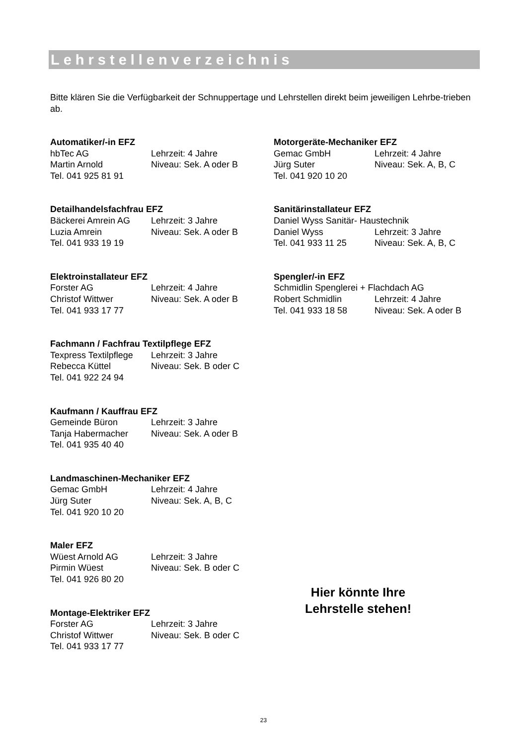Lehrstellenverzeichnis
Bitte klären Sie die Verfügbarkeit der Schnuppertage und Lehrstellen direkt beim jeweiligen Lehrbe-trieben ab.
Automatiker/-in EFZ
hbTec AG Lehrzeit: 4 Jahre
Martin Arnold Niveau: Sek. A oder B
Tel. 041 925 81 91
Detailhandelsfachfrau EFZ
Bäckerei Amrein AG Lehrzeit: 3 Jahre
Luzia Amrein Niveau: Sek. A oder B
Tel. 041 933 19 19
Elektroinstallateur EFZ
Forster AG Lehrzeit: 4 Jahre
Christof Wittwer Niveau: Sek. A oder B
Tel. 041 933 17 77
Fachmann / Fachfrau Textilpflege EFZ
Texpress Textilpflege Lehrzeit: 3 Jahre
Rebecca Küttel Niveau: Sek. B oder C
Tel. 041 922 24 94
Kaufmann / Kauffrau EFZ
Gemeinde Büron Lehrzeit: 3 Jahre
Tanja Habermacher Niveau: Sek. A oder B
Tel. 041 935 40 40
Landmaschinen-Mechaniker EFZ
Gemac GmbH Lehrzeit: 4 Jahre
Jürg Suter Niveau: Sek. A, B, C
Tel. 041 920 10 20
Maler EFZ
Wüest Arnold AG Lehrzeit: 3 Jahre
Pirmin Wüest Niveau: Sek. B oder C
Tel. 041 926 80 20
Montage-Elektriker EFZ
Forster AG Lehrzeit: 3 Jahre
Christof Wittwer Niveau: Sek. B oder C
Tel. 041 933 17 77
Motorgeräte-Mechaniker EFZ
Gemac GmbH Lehrzeit: 4 Jahre
Jürg Suter Niveau: Sek. A, B, C
Tel. 041 920 10 20
Sanitärinstallateur EFZ
Daniel Wyss Sanitär- Haustechnik
Daniel Wyss Lehrzeit: 3 Jahre
Tel. 041 933 11 25 Niveau: Sek. A, B, C
Spengler/-in EFZ
Schmidlin Spenglerei + Flachdach AG
Robert Schmidlin Lehrzeit: 4 Jahre
Tel. 041 933 18 58 Niveau: Sek. A oder B
Hier könnte Ihre
Lehrstelle stehen!
23